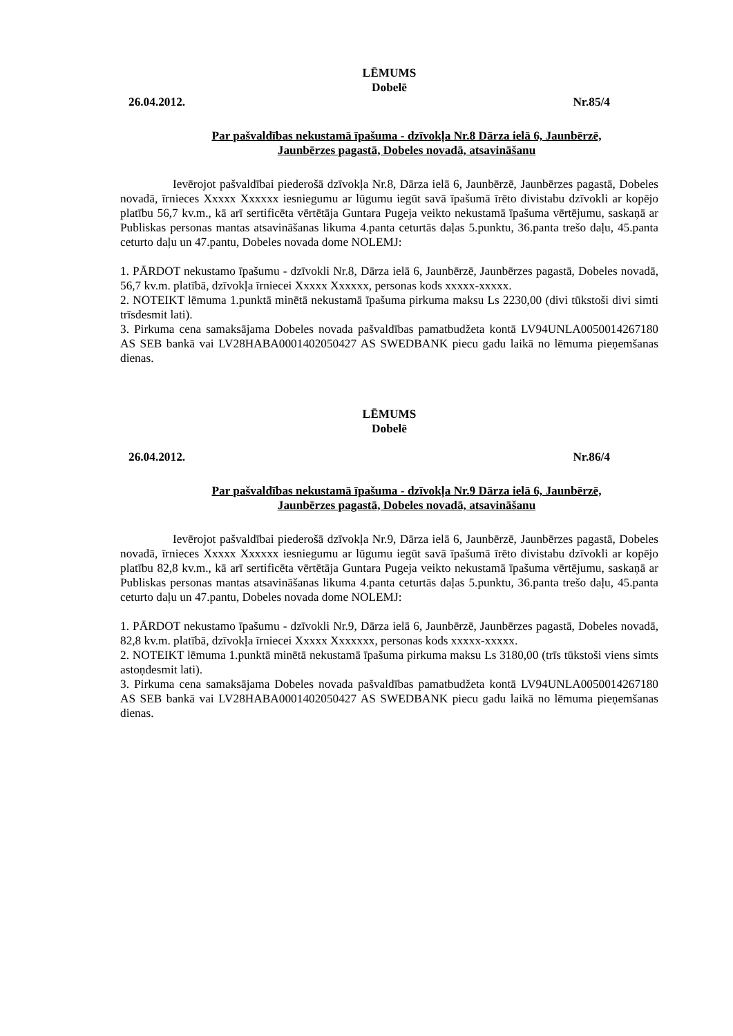LĒMUMS
Dobelē
26.04.2012. Nr.85/4
Par pašvaldības nekustamā īpašuma - dzīvokļa Nr.8 Dārza ielā 6, Jaunbērzē,
Jaunbērzes pagastā, Dobeles novadā, atsavināšanu
Ievērojot pašvaldībai piederošā dzīvokļa Nr.8, Dārza ielā 6, Jaunbērzē, Jaunbērzes pagastā, Dobeles novadā, īrnieces Xxxxx Xxxxxx iesniegumu ar lūgumu iegūt savā īpašumā īrēto divistabu dzīvokli ar kopējo platību 56,7 kv.m., kā arī sertificēta vērtētāja Guntara Pugeja veikto nekustamā īpašuma vērtējumu, saskaņā ar Publiskas personas mantas atsavināšanas likuma 4.panta ceturtās daļas 5.punktu, 36.panta trešo daļu, 45.panta ceturto daļu un 47.pantu, Dobeles novada dome NOLEMJ:
1. PĀRDOT nekustamo īpašumu - dzīvokli Nr.8, Dārza ielā 6, Jaunbērzē, Jaunbērzes pagastā, Dobeles novadā, 56,7 kv.m. platībā, dzīvokļa īrniecei Xxxxx Xxxxxx, personas kods xxxxx-xxxxx.
2. NOTEIKT lēmuma 1.punktā minētā nekustamā īpašuma pirkuma maksu Ls 2230,00 (divi tūkstoši divi simti trīsdesmit lati).
3. Pirkuma cena samaksājama Dobeles novada pašvaldības pamatbudžeta kontā LV94UNLA0050014267180 AS SEB bankā vai LV28HABA0001402050427 AS SWEDBANK piecu gadu laikā no lēmuma pieņemšanas dienas.
LĒMUMS
Dobelē
26.04.2012. Nr.86/4
Par pašvaldības nekustamā īpašuma - dzīvokļa Nr.9 Dārza ielā 6, Jaunbērzē,
Jaunbērzes pagastā, Dobeles novadā, atsavināšanu
Ievērojot pašvaldībai piederošā dzīvokļa Nr.9, Dārza ielā 6, Jaunbērzē, Jaunbērzes pagastā, Dobeles novadā, īrnieces Xxxxx Xxxxxx iesniegumu ar lūgumu iegūt savā īpašumā īrēto divistabu dzīvokli ar kopējo platību 82,8 kv.m., kā arī sertificēta vērtētāja Guntara Pugeja veikto nekustamā īpašuma vērtējumu, saskaņā ar Publiskas personas mantas atsavināšanas likuma 4.panta ceturtās daļas 5.punktu, 36.panta trešo daļu, 45.panta ceturto daļu un 47.pantu, Dobeles novada dome NOLEMJ:
1. PĀRDOT nekustamo īpašumu - dzīvokli Nr.9, Dārza ielā 6, Jaunbērzē, Jaunbērzes pagastā, Dobeles novadā, 82,8 kv.m. platībā, dzīvokļa īrniecei Xxxxx Xxxxxxx, personas kods xxxxx-xxxxx.
2. NOTEIKT lēmuma 1.punktā minētā nekustamā īpašuma pirkuma maksu Ls 3180,00 (trīs tūkstoši viens simts astoņdesmit lati).
3. Pirkuma cena samaksājama Dobeles novada pašvaldības pamatbudžeta kontā LV94UNLA0050014267180 AS SEB bankā vai LV28HABA0001402050427 AS SWEDBANK piecu gadu laikā no lēmuma pieņemšanas dienas.